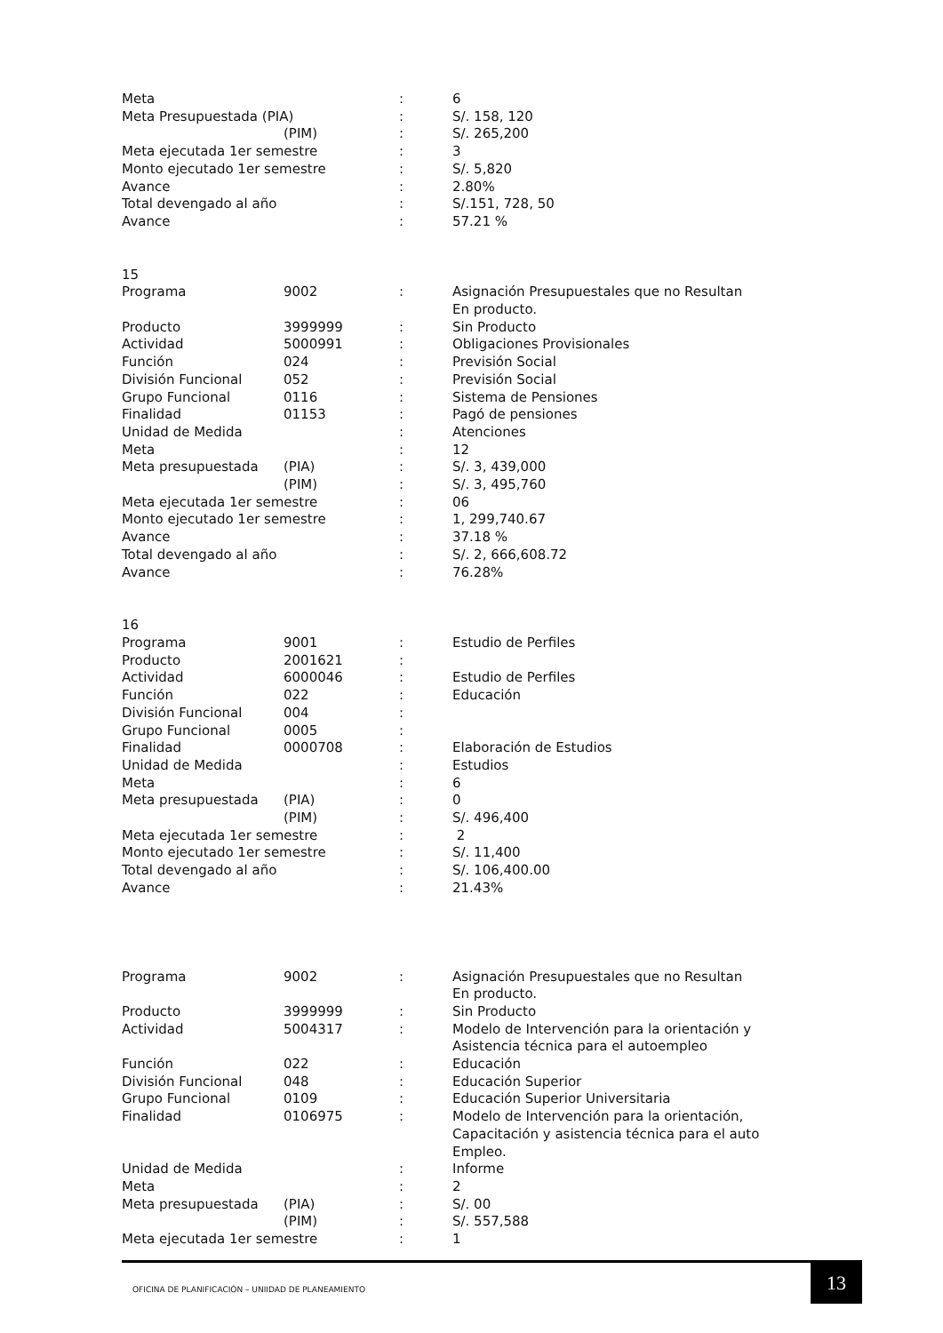| Meta | | : | 6 |
| Meta Presupuestada (PIA) | | : | S/. 158, 120 |
| | (PIM) | : | S/. 265,200 |
| Meta ejecutada 1er semestre | | : | 3 |
| Monto ejecutado 1er semestre | | : | S/. 5,820 |
| Avance | | : | 2.80% |
| Total devengado al año | | : | S/.151, 728, 50 |
| Avance | | : | 57.21 % |
| 15 | | | |
| Programa | 9002 | : | Asignación Presupuestales que no Resultan En producto. |
| Producto | 3999999 | : | Sin Producto |
| Actividad | 5000991 | : | Obligaciones Provisionales |
| Función | 024 | : | Previsión Social |
| División Funcional | 052 | : | Previsión Social |
| Grupo Funcional | 0116 | : | Sistema de Pensiones |
| Finalidad | 01153 | : | Pagó de pensiones |
| Unidad de Medida | | : | Atenciones |
| Meta | | : | 12 |
| Meta presupuestada | (PIA) | : | S/. 3, 439,000 |
| | (PIM) | : | S/. 3, 495,760 |
| Meta ejecutada 1er semestre | | : | 06 |
| Monto ejecutado 1er semestre | | : | 1, 299,740.67 |
| Avance | | : | 37.18 % |
| Total devengado al año | | : | S/. 2, 666,608.72 |
| Avance | | : | 76.28% |
| 16 | | | |
| Programa | 9001 | : | Estudio de Perfiles |
| Producto | 2001621 | : | |
| Actividad | 6000046 | : | Estudio de Perfiles |
| Función | 022 | : | Educación |
| División Funcional | 004 | : | |
| Grupo Funcional | 0005 | : | |
| Finalidad | 0000708 | : | Elaboración de Estudios |
| Unidad de Medida | | : | Estudios |
| Meta | | : | 6 |
| Meta presupuestada | (PIA) | : | 0 |
| | (PIM) | : | S/. 496,400 |
| Meta ejecutada 1er semestre | | : | 2 |
| Monto ejecutado 1er semestre | | : | S/. 11,400 |
| Total devengado al año | | : | S/. 106,400.00 |
| Avance | | : | 21.43% |
| Programa | 9002 | : | Asignación Presupuestales que no Resultan En producto. |
| Producto | 3999999 | : | Sin Producto |
| Actividad | 5004317 | : | Modelo de Intervención para la orientación y Asistencia técnica para el autoempleo |
| Función | 022 | : | Educación |
| División Funcional | 048 | : | Educación Superior |
| Grupo Funcional | 0109 | : | Educación Superior Universitaria |
| Finalidad | 0106975 | : | Modelo de Intervención para la orientación, Capacitación y asistencia técnica para el auto Empleo. |
| Unidad de Medida | | : | Informe |
| Meta | | : | 2 |
| Meta presupuestada | (PIA) | : | S/. 00 |
| | (PIM) | : | S/. 557,588 |
| Meta ejecutada 1er semestre | | : | 1 |
OFICINA DE PLANIFICACIÓN – UNIIDAD DE PLANEAMIENTO
13